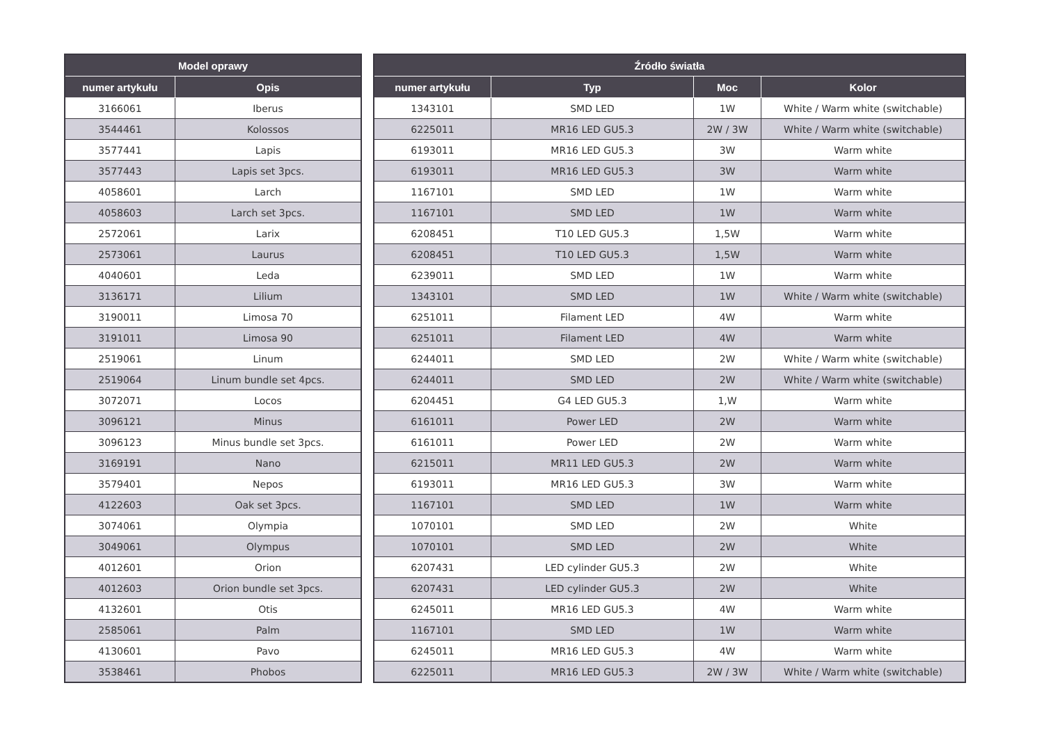| Model oprawy | |
| --- | --- |
| numer artykułu | Opis |
| 3166061 | Iberus |
| 3544461 | Kolossos |
| 3577441 | Lapis |
| 3577443 | Lapis set 3pcs. |
| 4058601 | Larch |
| 4058603 | Larch set 3pcs. |
| 2572061 | Larix |
| 2573061 | Laurus |
| 4040601 | Leda |
| 3136171 | Lilium |
| 3190011 | Limosa 70 |
| 3191011 | Limosa 90 |
| 2519061 | Linum |
| 2519064 | Linum bundle set 4pcs. |
| 3072071 | Locos |
| 3096121 | Minus |
| 3096123 | Minus bundle set 3pcs. |
| 3169191 | Nano |
| 3579401 | Nepos |
| 4122603 | Oak set 3pcs. |
| 3074061 | Olympia |
| 3049061 | Olympus |
| 4012601 | Orion |
| 4012603 | Orion bundle set 3pcs. |
| 4132601 | Otis |
| 2585061 | Palm |
| 4130601 | Pavo |
| 3538461 | Phobos |
| Źródło światła | | | |
| --- | --- | --- | --- |
| numer artykułu | Typ | Moc | Kolor |
| 1343101 | SMD LED | 1W | White / Warm white (switchable) |
| 6225011 | MR16 LED GU5.3 | 2W / 3W | White / Warm white (switchable) |
| 6193011 | MR16 LED GU5.3 | 3W | Warm white |
| 6193011 | MR16 LED GU5.3 | 3W | Warm white |
| 1167101 | SMD LED | 1W | Warm white |
| 1167101 | SMD LED | 1W | Warm white |
| 6208451 | T10 LED GU5.3 | 1,5W | Warm white |
| 6208451 | T10 LED GU5.3 | 1,5W | Warm white |
| 6239011 | SMD LED | 1W | Warm white |
| 1343101 | SMD LED | 1W | White / Warm white (switchable) |
| 6251011 | Filament LED | 4W | Warm white |
| 6251011 | Filament LED | 4W | Warm white |
| 6244011 | SMD LED | 2W | White / Warm white (switchable) |
| 6244011 | SMD LED | 2W | White / Warm white (switchable) |
| 6204451 | G4 LED GU5.3 | 1,W | Warm white |
| 6161011 | Power LED | 2W | Warm white |
| 6161011 | Power LED | 2W | Warm white |
| 6215011 | MR11 LED GU5.3 | 2W | Warm white |
| 6193011 | MR16 LED GU5.3 | 3W | Warm white |
| 1167101 | SMD LED | 1W | Warm white |
| 1070101 | SMD LED | 2W | White |
| 1070101 | SMD LED | 2W | White |
| 6207431 | LED cylinder GU5.3 | 2W | White |
| 6207431 | LED cylinder GU5.3 | 2W | White |
| 6245011 | MR16 LED GU5.3 | 4W | Warm white |
| 1167101 | SMD LED | 1W | Warm white |
| 6245011 | MR16 LED GU5.3 | 4W | Warm white |
| 6225011 | MR16 LED GU5.3 | 2W / 3W | White / Warm white (switchable) |